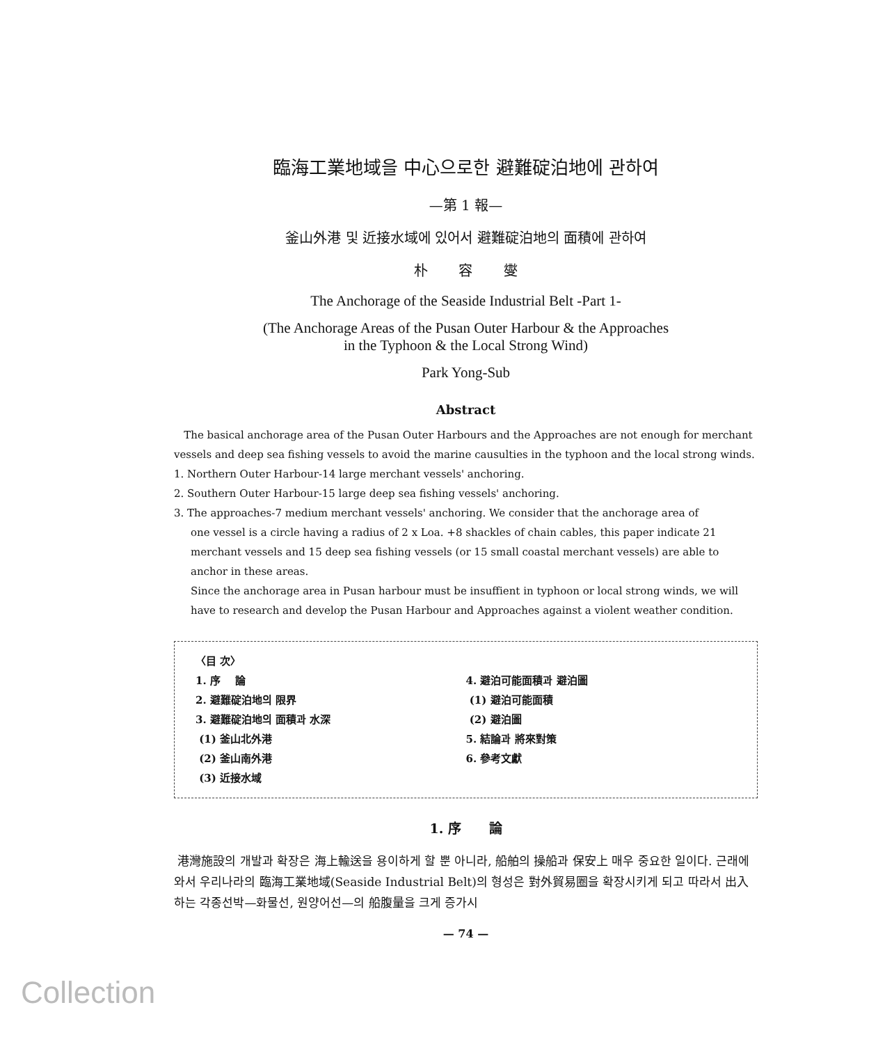臨海工業地域을 中心으로한 避難碇泊地에 관하여
—第 1 報—
釜山外港 및 近接水域에 있어서 避難碇泊地의 面積에 관하여
朴 容 燮
The Anchorage of the Seaside Industrial Belt -Part 1-
(The Anchorage Areas of the Pusan Outer Harbour & the Approaches
in the Typhoon & the Local Strong Wind)
Park Yong-Sub
Abstract
The basical anchorage area of the Pusan Outer Harbours and the Approaches are not enough for merchant vessels and deep sea fishing vessels to avoid the marine causulties in the typhoon and the local strong winds.
1. Northern Outer Harbour-14 large merchant vessels' anchoring.
2. Southern Outer Harbour-15 large deep sea fishing vessels' anchoring.
3. The approaches-7 medium merchant vessels' anchoring. We consider that the anchorage area of
one vessel is a circle having a radius of 2 x Loa. +8 shackles of chain cables, this paper indicate 21 merchant vessels and 15 deep sea fishing vessels (or 15 small coastal merchant vessels) are able to anchor in these areas.
Since the anchorage area in Pusan harbour must be insuffient in typhoon or local strong winds, we will have to research and develop the Pusan Harbour and Approaches against a violent weather condition.
〈目 次〉
1. 序 論
2. 避難碇泊地의 限界
3. 避難碇泊地의 面積과 水深
(1) 釜山北外港
(2) 釜山南外港
(3) 近接水域
4. 避泊可能面積과 避泊圖
(1) 避泊可能面積
(2) 避泊圖
5. 結論과 將來對策
6. 參考文獻
1. 序 論
港灣施設의 개발과 확장은 海上輸送을 용이하게 할 뿐 아니라, 船舶의 操船과 保安上 매우 중요한 일이다. 근래에 와서 우리나라의 臨海工業地域(Seaside Industrial Belt)의 형성은 對外貿易圈을 확장시키게 되고 따라서 出入하는 각종선박—화물선, 원양어선—의 船腹量을 크게 증가시
— 74 —
Collection